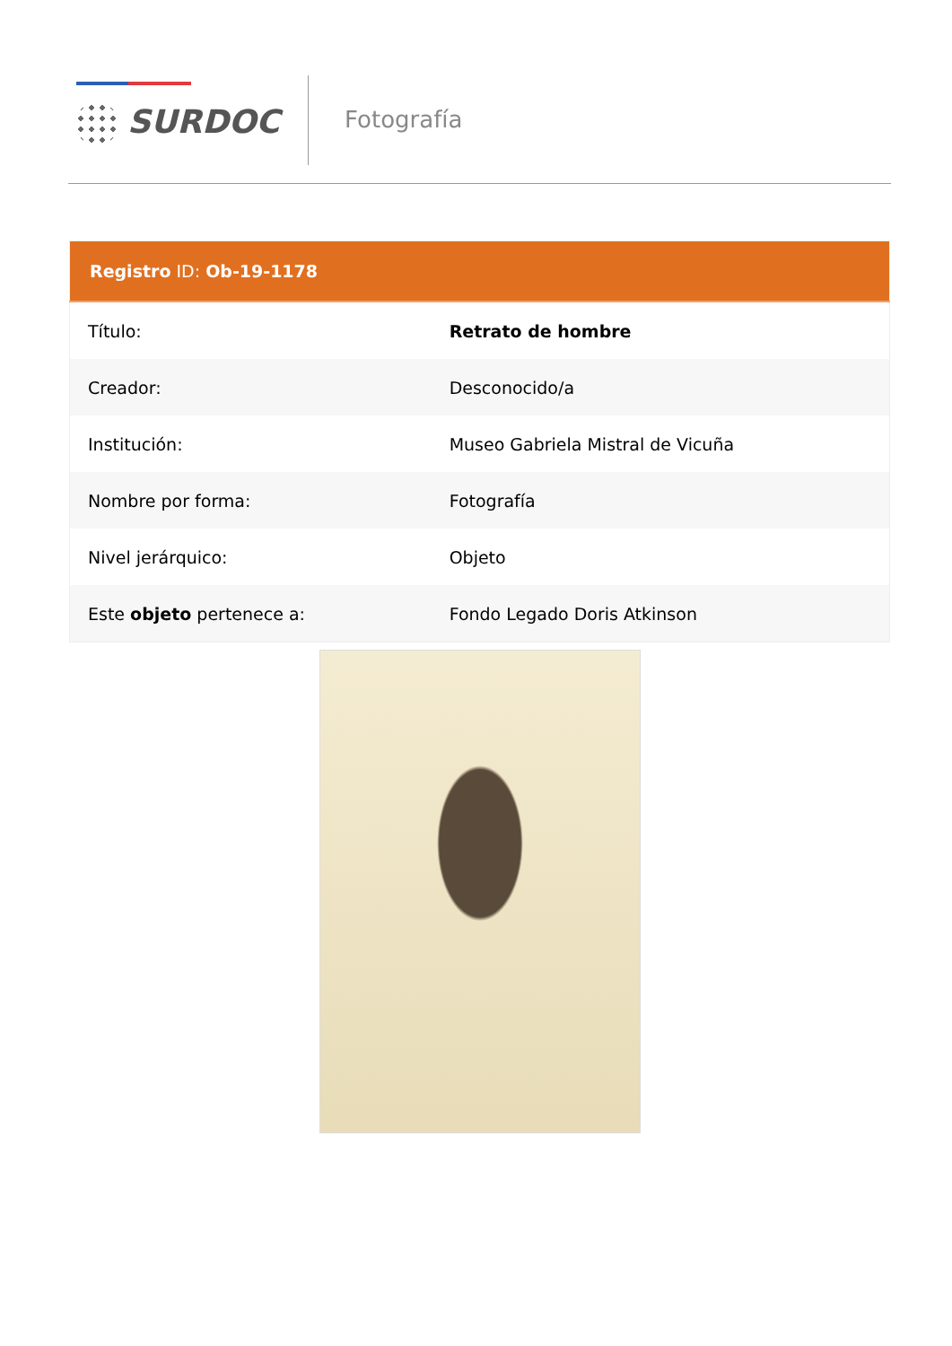SURDOC Fotografía
| Registro ID: Ob-19-1178 | |
| --- | --- |
| Título: | Retrato de hombre |
| Creador: | Desconocido/a |
| Institución: | Museo Gabriela Mistral de Vicuña |
| Nombre por forma: | Fotografía |
| Nivel jerárquico: | Objeto |
| Este objeto pertenece a: | Fondo Legado Doris Atkinson |